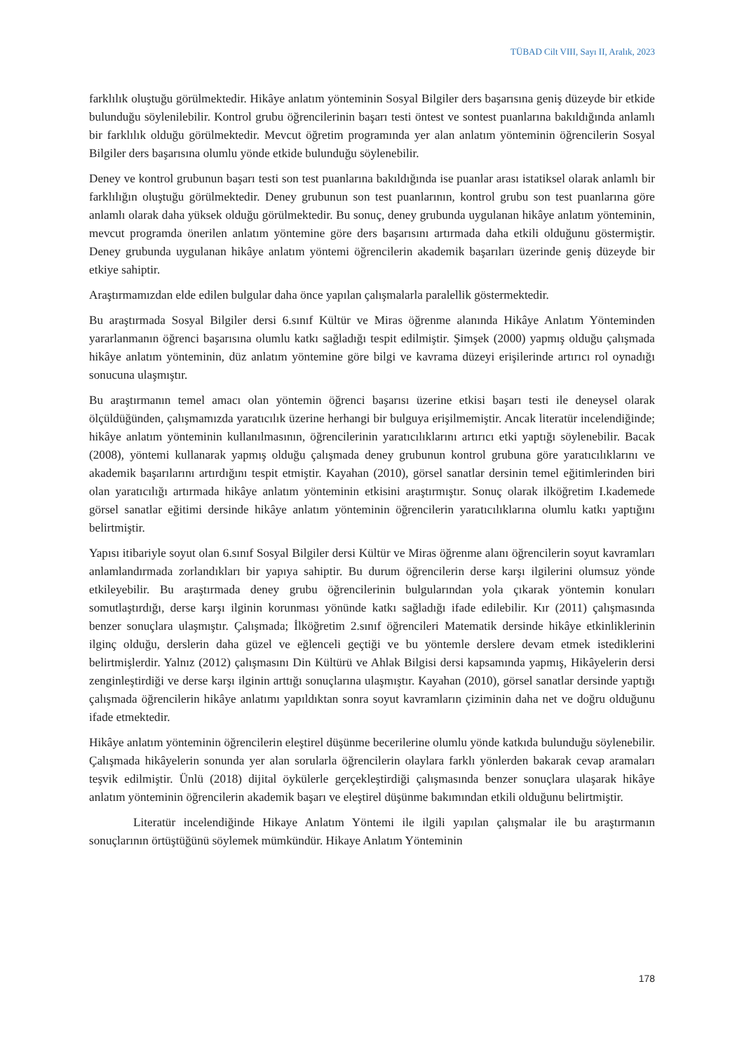TÜBAD Cilt VIII, Sayı II, Aralık, 2023
farklılık oluştuğu görülmektedir. Hikâye anlatım yönteminin Sosyal Bilgiler ders başarısına geniş düzeyde bir etkide bulunduğu söylenilebilir. Kontrol grubu öğrencilerinin başarı testi öntest ve sontest puanlarına bakıldığında anlamlı bir farklılık olduğu görülmektedir. Mevcut öğretim programında yer alan anlatım yönteminin öğrencilerin Sosyal Bilgiler ders başarısına olumlu yönde etkide bulunduğu söylenebilir.
Deney ve kontrol grubunun başarı testi son test puanlarına bakıldığında ise puanlar arası istatiksel olarak anlamlı bir farklılığın oluştuğu görülmektedir. Deney grubunun son test puanlarının, kontrol grubu son test puanlarına göre anlamlı olarak daha yüksek olduğu görülmektedir. Bu sonuç, deney grubunda uygulanan hikâye anlatım yönteminin, mevcut programda önerilen anlatım yöntemine göre ders başarısını artırmada daha etkili olduğunu göstermiştir. Deney grubunda uygulanan hikâye anlatım yöntemi öğrencilerin akademik başarıları üzerinde geniş düzeyde bir etkiye sahiptir.
Araştırmamızdan elde edilen bulgular daha önce yapılan çalışmalarla paralellik göstermektedir.
Bu araştırmada Sosyal Bilgiler dersi 6.sınıf Kültür ve Miras öğrenme alanında Hikâye Anlatım Yönteminden yararlanmanın öğrenci başarısına olumlu katkı sağladığı tespit edilmiştir. Şimşek (2000) yapmış olduğu çalışmada hikâye anlatım yönteminin, düz anlatım yöntemine göre bilgi ve kavrama düzeyi erişilerinde artırıcı rol oynadığı sonucuna ulaşmıştır.
Bu araştırmanın temel amacı olan yöntemin öğrenci başarısı üzerine etkisi başarı testi ile deneysel olarak ölçüldüğünden, çalışmamızda yaratıcılık üzerine herhangi bir bulguya erişilmemiştir. Ancak literatür incelendiğinde; hikâye anlatım yönteminin kullanılmasının, öğrencilerinin yaratıcılıklarını artırıcı etki yaptığı söylenebilir. Bacak (2008), yöntemi kullanarak yapmış olduğu çalışmada deney grubunun kontrol grubuna göre yaratıcılıklarını ve akademik başarılarını artırdığını tespit etmiştir. Kayahan (2010), görsel sanatlar dersinin temel eğitimlerinden biri olan yaratıcılığı artırmada hikâye anlatım yönteminin etkisini araştırmıştır. Sonuç olarak ilköğretim I.kademede görsel sanatlar eğitimi dersinde hikâye anlatım yönteminin öğrencilerin yaratıcılıklarına olumlu katkı yaptığını belirtmiştir.
Yapısı itibariyle soyut olan 6.sınıf Sosyal Bilgiler dersi Kültür ve Miras öğrenme alanı öğrencilerin soyut kavramları anlamlandırmada zorlandıkları bir yapıya sahiptir. Bu durum öğrencilerin derse karşı ilgilerini olumsuz yönde etkileyebilir. Bu araştırmada deney grubu öğrencilerinin bulgularından yola çıkarak yöntemin konuları somutlaştırdığı, derse karşı ilginin korunması yönünde katkı sağladığı ifade edilebilir. Kır (2011) çalışmasında benzer sonuçlara ulaşmıştır. Çalışmada; İlköğretim 2.sınıf öğrencileri Matematik dersinde hikâye etkinliklerinin ilginç olduğu, derslerin daha güzel ve eğlenceli geçtiği ve bu yöntemle derslere devam etmek istediklerini belirtmişlerdir. Yalnız (2012) çalışmasını Din Kültürü ve Ahlak Bilgisi dersi kapsamında yapmış, Hikâyelerin dersi zenginleştirdiği ve derse karşı ilginin arttığı sonuçlarına ulaşmıştır. Kayahan (2010), görsel sanatlar dersinde yaptığı çalışmada öğrencilerin hikâye anlatımı yapıldıktan sonra soyut kavramların çiziminin daha net ve doğru olduğunu ifade etmektedir.
Hikâye anlatım yönteminin öğrencilerin eleştirel düşünme becerilerine olumlu yönde katkıda bulunduğu söylenebilir. Çalışmada hikâyelerin sonunda yer alan sorularla öğrencilerin olaylara farklı yönlerden bakarak cevap aramaları teşvik edilmiştir. Ünlü (2018) dijital öykülerle gerçekleştirdiği çalışmasında benzer sonuçlara ulaşarak hikâye anlatım yönteminin öğrencilerin akademik başarı ve eleştirel düşünme bakımından etkili olduğunu belirtmiştir.
Literatür incelendiğinde Hikaye Anlatım Yöntemi ile ilgili yapılan çalışmalar ile bu araştırmanın sonuçlarının örtüştüğünü söylemek mümkündür. Hikaye Anlatım Yönteminin
178